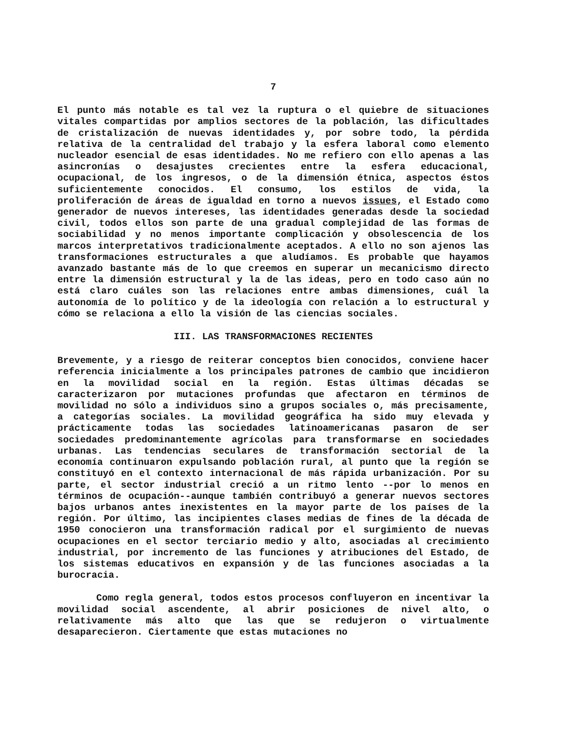7
El punto más notable es tal vez la ruptura o el quiebre de situaciones vitales compartidas por amplios sectores de la población, las dificultades de cristalización de nuevas identidades y, por sobre todo, la pérdida relativa de la centralidad del trabajo y la esfera laboral como elemento nucleador esencial de esas identidades. No me refiero con ello apenas a las asincronías o desajustes crecientes entre la esfera educacional, ocupacional, de los ingresos, o de la dimensión étnica, aspectos éstos suficientemente conocidos. El consumo, los estilos de vida, la proliferación de áreas de igualdad en torno a nuevos issues, el Estado como generador de nuevos intereses, las identidades generadas desde la sociedad civil, todos ellos son parte de una gradual complejidad de las formas de sociabilidad y no menos importante complicación y obsolescencia de los marcos interpretativos tradicionalmente aceptados. A ello no son ajenos las transformaciones estructurales a que aludíamos. Es probable que hayamos avanzado bastante más de lo que creemos en superar un mecanicismo directo entre la dimensión estructural y la de las ideas, pero en todo caso aún no está claro cuáles son las relaciones entre ambas dimensiones, cuál la autonomía de lo político y de la ideología con relación a lo estructural y cómo se relaciona a ello la visión de las ciencias sociales.
III. LAS TRANSFORMACIONES RECIENTES
Brevemente, y a riesgo de reiterar conceptos bien conocidos, conviene hacer referencia inicialmente a los principales patrones de cambio que incidieron en la movilidad social en la región. Estas últimas décadas se caracterizaron por mutaciones profundas que afectaron en términos de movilidad no sólo a individuos sino a grupos sociales o, más precisamente, a categorías sociales. La movilidad geográfica ha sido muy elevada y prácticamente todas las sociedades latinoamericanas pasaron de ser sociedades predominantemente agrícolas para transformarse en sociedades urbanas. Las tendencias seculares de transformación sectorial de la economía continuaron expulsando población rural, al punto que la región se constituyó en el contexto internacional de más rápida urbanización. Por su parte, el sector industrial creció a un ritmo lento --por lo menos en términos de ocupación--aunque también contribuyó a generar nuevos sectores bajos urbanos antes inexistentes en la mayor parte de los países de la región. Por último, las incipientes clases medias de fines de la década de 1950 conocieron una transformación radical por el surgimiento de nuevas ocupaciones en el sector terciario medio y alto, asociadas al crecimiento industrial, por incremento de las funciones y atribuciones del Estado, de los sistemas educativos en expansión y de las funciones asociadas a la burocracia.
Como regla general, todos estos procesos confluyeron en incentivar la movilidad social ascendente, al abrir posiciones de nivel alto, o relativamente más alto que las que se redujeron o virtualmente desaparecieron. Ciertamente que estas mutaciones no